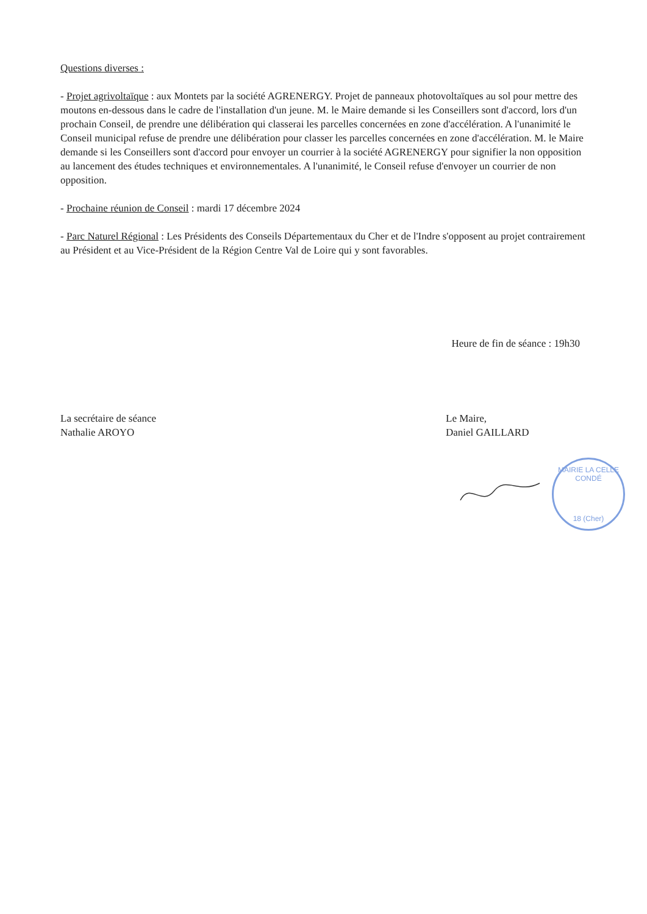Questions diverses :
- Projet agrivoltaïque : aux Montets par la société AGRENERGY. Projet de panneaux photovoltaïques au sol pour mettre des moutons en-dessous dans le cadre de l'installation d'un jeune. M. le Maire demande si les Conseillers sont d'accord, lors d'un prochain Conseil, de prendre une délibération qui classerai les parcelles concernées en zone d'accélération. A l'unanimité le Conseil municipal refuse de prendre une délibération pour classer les parcelles concernées en zone d'accélération. M. le Maire demande si les Conseillers sont d'accord pour envoyer un courrier à la société AGRENERGY pour signifier la non opposition au lancement des études techniques et environnementales. A l'unanimité, le Conseil refuse d'envoyer un courrier de non opposition.
- Prochaine réunion de Conseil : mardi 17 décembre 2024
- Parc Naturel Régional : Les Présidents des Conseils Départementaux du Cher et de l'Indre s'opposent au projet contrairement au Président et au Vice-Président de la Région Centre Val de Loire qui y sont favorables.
Heure de fin de séance : 19h30
La secrétaire de séance
Nathalie AROYO
Le Maire,
Daniel GAILLARD
MAIRIE LA CELLE CONDÉ
18 (Cher)